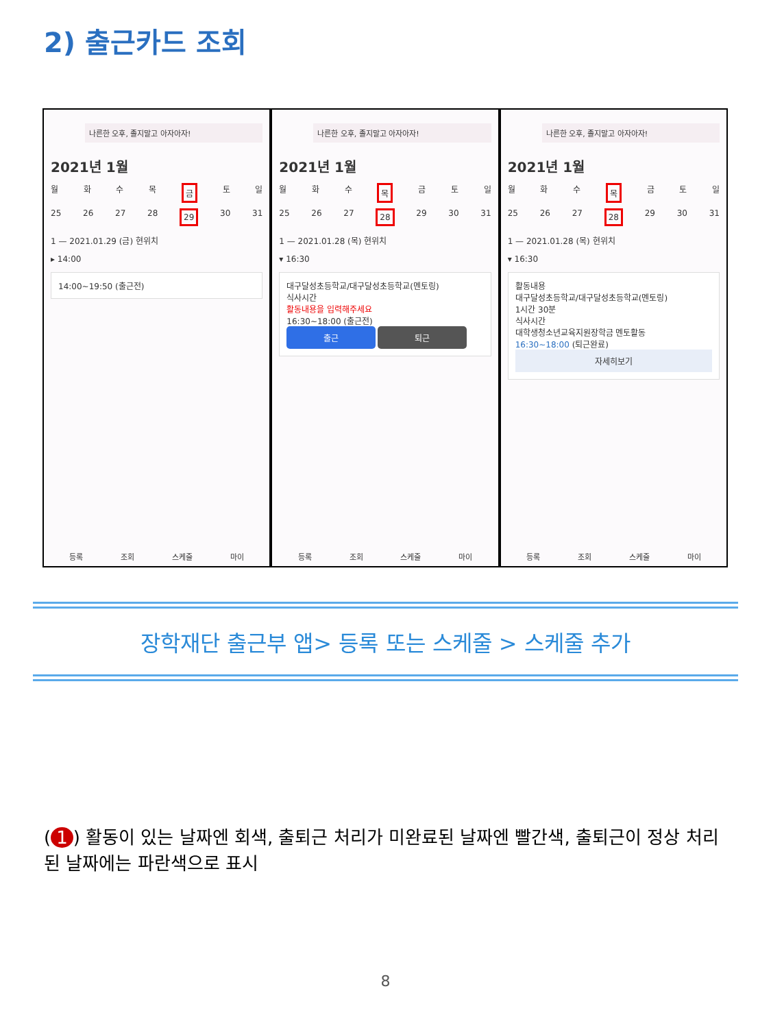2) 출근카드 조회
나른한 오후, 졸지말고 아자아자!
2021년 1월
월화수목 금 토 일
25 26 27 28 29 30 31
1 — 2021.01.29 (금) 현위치
▸ 14:00
14:00~19:50 (출근전)
등록 조회 스케줄 마이
나른한 오후, 졸지말고 아자아자!
2021년 1월
월화수 목 금토일
25 26 27 28 29 30 31
1 — 2021.01.28 (목) 현위치
▾ 16:30
대구달성초등학교/대구달성초등학교(멘토링)
식사시간
활동내용을 입력해주세요
16:30~18:00 (출근전)
출근 퇴근
등록 조회 스케줄 마이
나른한 오후, 졸지말고 아자아자!
2021년 1월
월화수 목 금토일
25 26 27 28 29 30 31
1 — 2021.01.28 (목) 현위치
▾ 16:30
활동내용
대구달성초등학교/대구달성초등학교(멘토링)
1시간 30분
식사시간
대학생청소년교육지원장학금 멘토활동
16:30~18:00 (퇴근완료)
자세히보기
등록 조회 스케줄 마이
장학재단 출근부 앱> 등록 또는 스케줄 > 스케줄 추가
(1) 활동이 있는 날짜엔 회색, 출퇴근 처리가 미완료된 날짜엔 빨간색, 출퇴근이 정상 처리된 날짜에는 파란색으로 표시
8